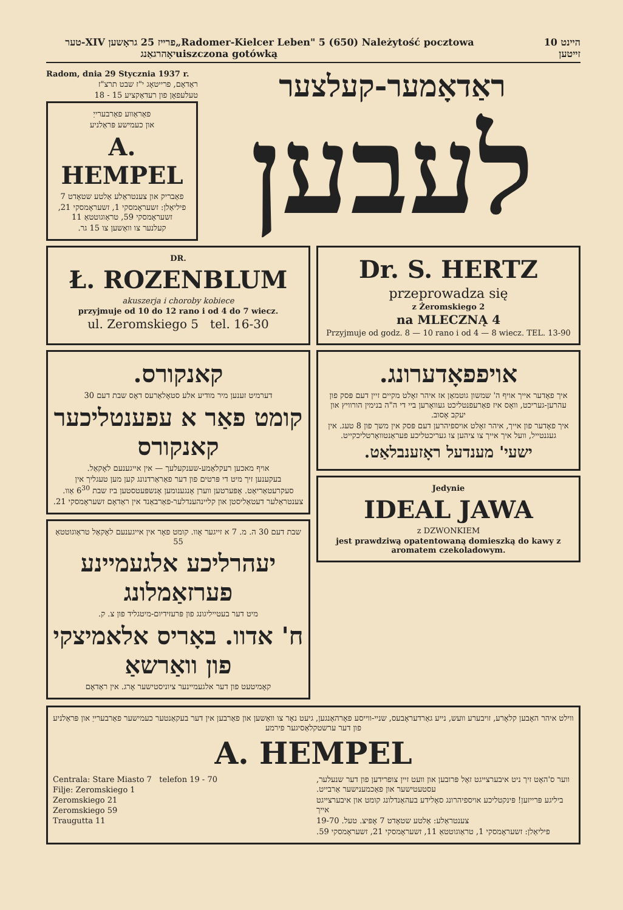פרייז 25 גראָשען XIV-טער יאָהרגאַנג „Radomer-Kielcer Leben" 5 (650) Należytość pocztowa uiszczona gotówką היינט 10 זייטען
Radom, dnia 29 Stycznia 1937 r.
ראַדאָם, פרייטאָג י"ז שבט תרצ"ז
טעלעפאָן פון רעדאַקציע 15 - 18
פאַראַווע פאַרבערייַ
און כעמישע פּראַלניע
A. HEMPEL
פאַבריק און צענטראַלע אַלטע שטאָדט 7
פיליאַלן: זשעראָמסקי 1, זשעראָמסקי 21, זשעראָמסקי 59, טראַוגוטטאַ 11
קעלנער צו וואַשען צו 15 גר.
ראַדאָמער-קעלצער
לעבען
DR.
Ł. ROZENBLUM
akuszerja i choroby kobiece
przyjmuje od 10 do 12 rano i od 4 do 7 wiecz.
ul. Zeromskiego 5 tel. 16-30
Dr. S. HERTZ
przeprowadza się
z Żeromskiego 2
na MLECZNĄ 4
Przyjmuje od godz. 8 — 10 rano i od 4 — 8 wiecz. TEL. 13-90
קאנקורס.
דערמיט זענען מיר מודיע אלע סטאָלאַרעס דאָס שבת דעם 30
קומט פאַר א עפענטליכער קאנקורס
אויף מאכען רעקלאַמע-שענקעלעך — אין אייגענעם לאָקאַל.
בעקענען זיך מיט די פּרטים פון דער פאַראַרדנונג קען מען טעגליך אין סעקרעטאַריאַט. אָפּערטען ווערן אָנגענומען אָנשפּעטסטען ביז שבת 6<sup>30</sup> אַוו.
צענטראַלער דעטאַליסטן און קליינהענדלער-פאַרבאַנד אין ראַדאָם זשעראָמסקי 21.
שבת דעם 30 ה. מ. 7 א זייגער אָוו. קומט פאָר אין אייגענעם לאָקאַל טראַוגוטטאַ 55
יעהרליכע אלגעמיינע פערזאַמלונג
מיט דער בעטייליגונג פון פּרעזידיום-מיטגליד פון צ. ק.
ח' אדוו. באָריס אלאמיצקי פון וואַרשאַ
קאָמיטעט פון דער אלגעמיינער ציוניסטישער אָרג. אין ראַדאָם
אויפפאָדערונג.
איך פאָדער אייך אויף ה' שמשון גוטמאַן אז איהר זאָלט מקיים זיין דעם פּסק פון עהרען-געריכט, וואָס איז פאַרעפנטליכט געוואָרען ביי די ה"ה בנימין הורוויץ און יעקב אָסוב.
איך פאָדער פון אייך, איהר זאָלט אויספיהרען דעם פּסק אין משך פון 8 טעג. אין געגנטייל, וועל איך אייך צו ציהען צו געריכטליכע פעראַנטוואָרטליכקייט.
ישעי' מענדעל ראָזענבלאַט.
Jedynie
IDEAL JAWA
z DZWONKIEM
jest prawdziwą opatentowaną domieszką do kawy z aromatem czekoladowym.
ווילט איהר האָבען קלאָרע, זויבערע וועש, נייע גאַרדעראָבעס, שניי-ווייסע פאָרהאַנגען, גיעט נאָר צו וואַשען און פאַרבען אין דער בעקאַנטער כעמישער פאַרבערייַ און פּראַלניע פון דער ערשטקלאַסיגער פירמע
A. HEMPEL
Centrala: Stare Miasto 7 telefon 19 - 70
Filje: Zeromskiego 1
Zeromskiego 21
Zeromskiego 59
Traugutta 11
ווער ס'האָט זיך ניט איבערצייגט זאָל פּרובען און וועט זיין צופרידען פון דער שנעלער, עסטעטישער און פאַכמענישער אַרבייט.
ביליגע פּרייזען! פּינקטליכע אויספיהרונג סאָלידע בעהאַנדלונג קומט און איבערצייגט אייך
צענטראַלע: אַלטע שטאָדט 7 אָפּיצ. טעל. 19-70
פיליאַלן: זשעראָמסקי 1, טראַוגוטטאַ 11, זשעראָמסקי 21, זשעראָמסקי 59.